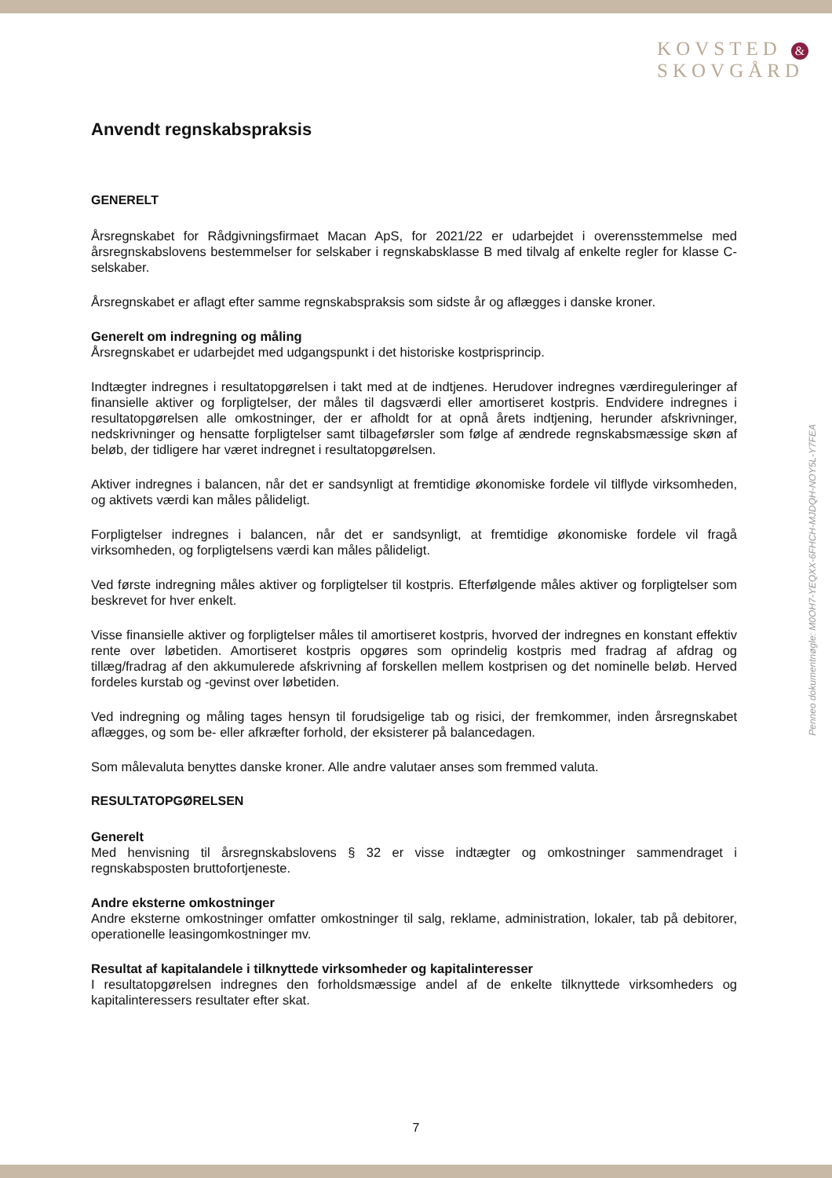KOVSTED &
SKOVGÅRD
Anvendt regnskabspraksis
GENERELT
Årsregnskabet for Rådgivningsfirmaet Macan ApS, for 2021/22 er udarbejdet i overensstemmelse med årsregnskabslovens bestemmelser for selskaber i regnskabsklasse B med tilvalg af enkelte regler for klasse C-selskaber.
Årsregnskabet er aflagt efter samme regnskabspraksis som sidste år og aflægges i danske kroner.
Generelt om indregning og måling
Årsregnskabet er udarbejdet med udgangspunkt i det historiske kostprisprincip.
Indtægter indregnes i resultatopgørelsen i takt med at de indtjenes. Herudover indregnes værdireguleringer af finansielle aktiver og forpligtelser, der måles til dagsværdi eller amortiseret kostpris. Endvidere indregnes i resultatopgørelsen alle omkostninger, der er afholdt for at opnå årets indtjening, herunder afskrivninger, nedskrivninger og hensatte forpligtelser samt tilbageførsler som følge af ændrede regnskabsmæssige skøn af beløb, der tidligere har været indregnet i resultatopgørelsen.
Aktiver indregnes i balancen, når det er sandsynligt at fremtidige økonomiske fordele vil tilflyde virksomheden, og aktivets værdi kan måles pålideligt.
Forpligtelser indregnes i balancen, når det er sandsynligt, at fremtidige økonomiske fordele vil fragå virksomheden, og forpligtelsens værdi kan måles pålideligt.
Ved første indregning måles aktiver og forpligtelser til kostpris. Efterfølgende måles aktiver og forpligtelser som beskrevet for hver enkelt.
Visse finansielle aktiver og forpligtelser måles til amortiseret kostpris, hvorved der indregnes en konstant effektiv rente over løbetiden. Amortiseret kostpris opgøres som oprindelig kostpris med fradrag af afdrag og tillæg/fradrag af den akkumulerede afskrivning af forskellen mellem kostprisen og det nominelle beløb. Herved fordeles kurstab og -gevinst over løbetiden.
Ved indregning og måling tages hensyn til forudsigelige tab og risici, der fremkommer, inden årsregnskabet aflægges, og som be- eller afkræfter forhold, der eksisterer på balancedagen.
Som målevaluta benyttes danske kroner. Alle andre valutaer anses som fremmed valuta.
RESULTATOPGØRELSEN
Generelt
Med henvisning til årsregnskabslovens § 32 er visse indtægter og omkostninger sammendraget i regnskabsposten bruttofortjeneste.
Andre eksterne omkostninger
Andre eksterne omkostninger omfatter omkostninger til salg, reklame, administration, lokaler, tab på debitorer, operationelle leasingomkostninger mv.
Resultat af kapitalandele i tilknyttede virksomheder og kapitalinteresser
I resultatopgørelsen indregnes den forholdsmæssige andel af de enkelte tilknyttede virksomheders og kapitalinteressers resultater efter skat.
Penneo dokumentnøgle: M0OH7-YEQXX-6FHCH-MJDQH-NOY5L-Y7FEA
7